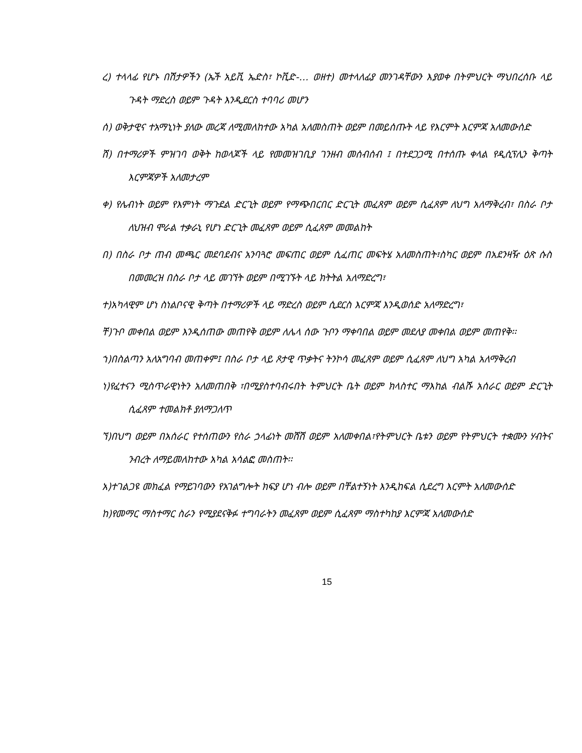ረ) ተላላፊ የሆኑ በሽታዎችን (ኤች አይቪ ኤድስ፣ ኮቪድ-… ወዘተ) መተላለፊያ መንገዳቸውን እያወቀ በትምህርት ማህበረሰቡ ላይ ጉዳት ማድረስ ወይም ጉዳት እንዲደርስ ተባባሪ መሆን
ሰ) ወቅታዊና ተአማኒነት ያለው መረጃ ለሚመለከተው አካል አለመስጠት ወይም በመይሰጡት ላይ የእርምት እርምጃ አለመውሰድ
ሸ) በተማሪዎች ምዝገባ ወቅት ከወላጆች ላይ የመመዝገቢያ ገንዘብ መሰብሰብ ፤ በተደጋጋሚ በተሰጡ ቀላል የዲሲፕሊን ቅጣት እርምጃዎች አለመታረም
ቀ) የሌብነት ወይም የእምነት ማጉደል ድርጊት ወይም የማጭበርበር ድርጊት መፈጸም ወይም ሲፈጸም ለህግ አለማቅረብ፣ በስራ ቦታ ለህዝብ ሞራል ተቃራኒ የሆነ ድርጊት መፈጸም ወይም ሲፈጸም መመልከት
በ) በስራ ቦታ ጠብ መጫር መደባደብና አንባጓሮ መፍጠር ወይም ሲፈጠር መፍትሄ አለመስጠት፣ስካር ወይም በአደንዛዥ ዕጽ ሱስ በመመረዝ በስራ ቦታ ላይ መገኘት ወይም በሚገኙት ላይ ክትትል አለማድረግ፣
ተ)አካላዊም ሆነ ስነልቦናዊ ቅጣት በተማሪዎች ላይ ማድረስ ወይም ሲደርስ እርምጃ እንዲወሰድ አለማድረግ፣
ቸ)ጉቦ መቀበል ወይም እንዲሰጠው መጠየቅ ወይም ለሌላ ሰው ጉቦን ማቀባበል ወይም መደለያ መቀበል ወይም መጠየቅ፡፡
ኀ)በስልጣን አለአግባብ መጠቀም፤ በስራ ቦታ ላይ ጾታዊ ጥቃትና ትንኮሳ መፈጸም ወይም ሲፈጸም ለህግ አካል አለማቅረብ
ነ)የፈተናን ሚስጥራዊነትን አለመጠበቅ ፣በሚያስተባብሩበት ትምህርት ቤት ወይም ክላስተር ማእከል ብልሹ አሰራር ወይም ድርጊት ሲፈጸም ተመልክቶ ያለማጋለጥ
ኘ)በህግ ወይም በአሰራር የተሰጠውን የስራ ኃላፊነት መሸሽ ወይም አለመቀበል፣የትምህርት ቤቱን ወይም የትምህርት ተቋሙን ሃብትና ንብረት ለማይመለከተው አካል አሳልፎ መስጠት፡፡
አ)ተገልጋዩ መክፈል የማይገባውን የአገልግሎት ክፍያ ሆነ ብሎ ወይም በቸልተኝነት እንዲከፍል ሲደረግ እርምት አለመውሰድ
ከ)የመማር ማስተማር ስራን የሚያደናቅፉ ተግባራትን መፈጸም ወይም ሲፈጸም ማስተካከያ እርምጃ አለመውሰድ
15